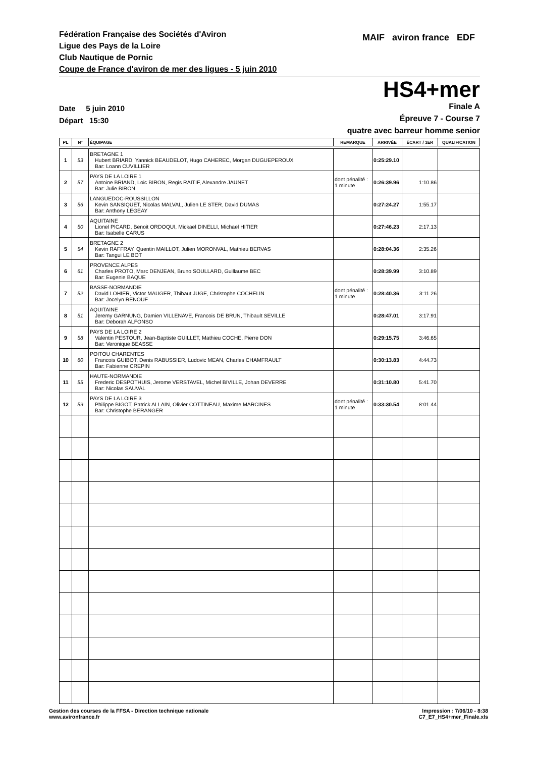Fédération Française des Sociétés d'Aviron
Ligue des Pays de la Loire
Club Nautique de Pornic
Coupe de France d'aviron de mer des ligues - 5 juin 2010
MAIF aviron france EDF
HS4+mer
Date 5 juin 2010
Départ 15:30
Finale A
Épreuve 7 - Course 7
quatre avec barreur homme senior
| PL | N° | ÉQUIPAGE | REMARQUE | ARRIVÉE | ÉCART / 1ER | QUALIFICATION |
| --- | --- | --- | --- | --- | --- | --- |
| 1 | 53 | BRETAGNE 1 Hubert BRIARD, Yannick BEAUDELOT, Hugo CAHEREC, Morgan DUGUEPEROUX Bar: Loann CUVILLIER | | 0:25:29.10 | | |
| 2 | 57 | PAYS DE LA LOIRE 1 Antoine BRIAND, Loic BIRON, Regis RAITIF, Alexandre JAUNET Bar: Julie BIRON | dont pénalité : 1 minute | 0:26:39.96 | 1:10.86 | |
| 3 | 56 | LANGUEDOC-ROUSSILLON Kevin SANSIQUET, Nicolas MALVAL, Julien LE STER, David DUMAS Bar: Anthony LEGEAY | | 0:27:24.27 | 1:55.17 | |
| 4 | 50 | AQUITAINE Lionel PICARD, Benoit ORDOQUI, Mickael DINELLI, Michael HITIER Bar: Isabelle CARUS | | 0:27:46.23 | 2:17.13 | |
| 5 | 54 | BRETAGNE 2 Kevin RAFFRAY, Quentin MAILLOT, Julien MORONVAL, Mathieu BERVAS Bar: Tangui LE BOT | | 0:28:04.36 | 2:35.26 | |
| 6 | 61 | PROVENCE ALPES Charles PROTO, Marc DENJEAN, Bruno SOULLARD, Guillaume BEC Bar: Eugenie BAQUE | | 0:28:39.99 | 3:10.89 | |
| 7 | 52 | BASSE-NORMANDIE David LOHIER, Victor MAUGER, Thibaut JUGE, Christophe COCHELIN Bar: Jocelyn RENOUF | dont pénalité : 1 minute | 0:28:40.36 | 3:11.26 | |
| 8 | 51 | AQUITAINE Jeremy GARNUNG, Damien VILLENAVE, Francois DE BRUN, Thibault SEVILLE Bar: Deborah ALFONSO | | 0:28:47.01 | 3:17.91 | |
| 9 | 58 | PAYS DE LA LOIRE 2 Valentin PESTOUR, Jean-Baptiste GUILLET, Mathieu COCHE, Pierre DON Bar: Veronique BEASSE | | 0:29:15.75 | 3:46.65 | |
| 10 | 60 | POITOU CHARENTES Francois GUIBOT, Denis RABUSSIER, Ludovic MEAN, Charles CHAMFRAULT Bar: Fabienne CREPIN | | 0:30:13.83 | 4:44.73 | |
| 11 | 55 | HAUTE-NORMANDIE Frederic DESPOTHUIS, Jerome VERSTAVEL, Michel BIVILLE, Johan DEVERRE Bar: Nicolas SAUVAL | | 0:31:10.80 | 5:41.70 | |
| 12 | 59 | PAYS DE LA LOIRE 3 Philippe BIGOT, Patrick ALLAIN, Olivier COTTINEAU, Maxime MARCINES Bar: Christophe BERANGER | dont pénalité : 1 minute | 0:33:30.54 | 8:01.44 | |
Gestion des courses de la FFSA - Direction technique nationale
www.avironfrance.fr
Impression : 7/06/10 - 8:38
C7_E7_HS4+mer_Finale.xls